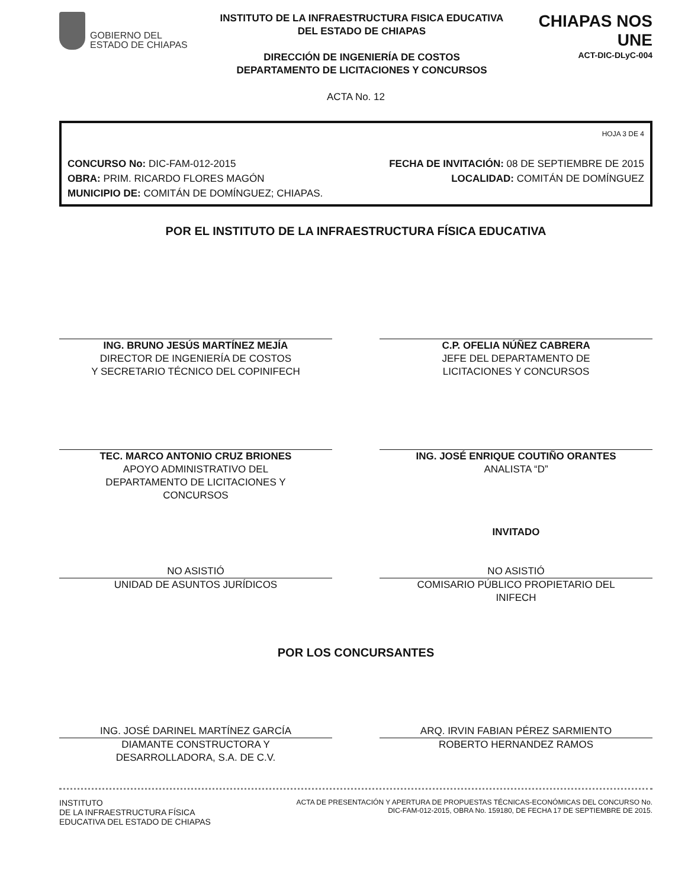GOBIERNO DEL
ESTADO DE CHIAPAS
INSTITUTO DE LA INFRAESTRUCTURA FISICA EDUCATIVA
DEL ESTADO DE CHIAPAS
DIRECCIÓN DE INGENIERÍA DE COSTOS
DEPARTAMENTO DE LICITACIONES Y CONCURSOS
CHIAPAS NOS UNE
ACT-DIC-DLyC-004
ACTA No. 12
HOJA 3 DE 4
CONCURSO No: DIC-FAM-012-2015 FECHA DE INVITACIÓN: 08 DE SEPTIEMBRE DE 2015
OBRA: PRIM. RICARDO FLORES MAGÓN LOCALIDAD: COMITÁN DE DOMÍNGUEZ
MUNICIPIO DE: COMITÁN DE DOMÍNGUEZ; CHIAPAS.
POR EL INSTITUTO DE LA INFRAESTRUCTURA FÍSICA EDUCATIVA
ING. BRUNO JESÚS MARTÍNEZ MEJÍA
DIRECTOR DE INGENIERÍA DE COSTOS
Y SECRETARIO TÉCNICO DEL COPINIFECH
C.P. OFELIA NÚÑEZ CABRERA
JEFE DEL DEPARTAMENTO DE
LICITACIONES Y CONCURSOS
TEC. MARCO ANTONIO CRUZ BRIONES
APOYO ADMINISTRATIVO DEL
DEPARTAMENTO DE LICITACIONES Y
CONCURSOS
ING. JOSÉ ENRIQUE COUTIÑO ORANTES
ANALISTA “D”
NO ASISTIÓ
UNIDAD DE ASUNTOS JURÍDICOS
INVITADO
NO ASISTIÓ
COMISARIO PÚBLICO PROPIETARIO DEL
INIFECH
POR LOS CONCURSANTES
ING. JOSÉ DARINEL MARTÍNEZ GARCÍA
DIAMANTE CONSTRUCTORA Y
DESARROLLADORA, S.A. DE C.V.
ARQ. IRVIN FABIAN PÉREZ SARMIENTO
ROBERTO HERNANDEZ RAMOS
INSTITUTO
DE LA INFRAESTRUCTURA FÍSICA
EDUCATIVA DEL ESTADO DE CHIAPAS
ACTA DE PRESENTACIÓN Y APERTURA DE PROPUESTAS TÉCNICAS-ECONÓMICAS DEL CONCURSO No.
DIC-FAM-012-2015, OBRA No. 159180, DE FECHA 17 DE SEPTIEMBRE DE 2015.